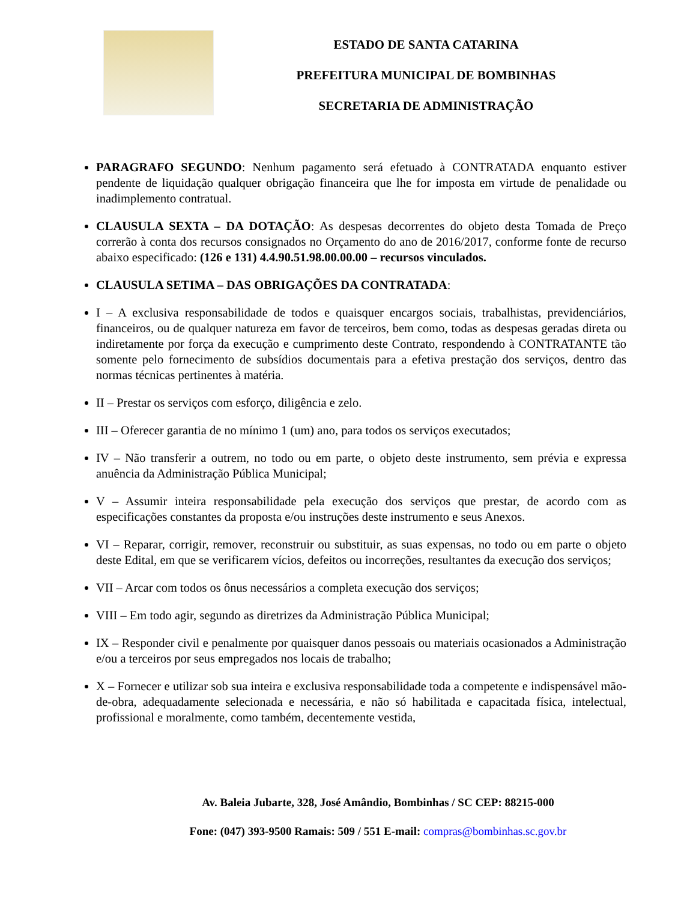ESTADO DE SANTA CATARINA
PREFEITURA MUNICIPAL DE BOMBINHAS
SECRETARIA DE ADMINISTRAÇÃO
PARAGRAFO SEGUNDO: Nenhum pagamento será efetuado à CONTRATADA enquanto estiver pendente de liquidação qualquer obrigação financeira que lhe for imposta em virtude de penalidade ou inadimplemento contratual.
CLAUSULA SEXTA – DA DOTAÇÃO: As despesas decorrentes do objeto desta Tomada de Preço correrão à conta dos recursos consignados no Orçamento do ano de 2016/2017, conforme fonte de recurso abaixo especificado: (126 e 131) 4.4.90.51.98.00.00.00 – recursos vinculados.
CLAUSULA SETIMA – DAS OBRIGAÇÕES DA CONTRATADA:
I – A exclusiva responsabilidade de todos e quaisquer encargos sociais, trabalhistas, previdenciários, financeiros, ou de qualquer natureza em favor de terceiros, bem como, todas as despesas geradas direta ou indiretamente por força da execução e cumprimento deste Contrato, respondendo à CONTRATANTE tão somente pelo fornecimento de subsídios documentais para a efetiva prestação dos serviços, dentro das normas técnicas pertinentes à matéria.
II – Prestar os serviços com esforço, diligência e zelo.
III – Oferecer garantia de no mínimo 1 (um) ano, para todos os serviços executados;
IV – Não transferir a outrem, no todo ou em parte, o objeto deste instrumento, sem prévia e expressa anuência da Administração Pública Municipal;
V – Assumir inteira responsabilidade pela execução dos serviços que prestar, de acordo com as especificações constantes da proposta e/ou instruções deste instrumento e seus Anexos.
VI – Reparar, corrigir, remover, reconstruir ou substituir, as suas expensas, no todo ou em parte o objeto deste Edital, em que se verificarem vícios, defeitos ou incorreções, resultantes da execução dos serviços;
VII – Arcar com todos os ônus necessários a completa execução dos serviços;
VIII – Em todo agir, segundo as diretrizes da Administração Pública Municipal;
IX – Responder civil e penalmente por quaisquer danos pessoais ou materiais ocasionados a Administração e/ou a terceiros por seus empregados nos locais de trabalho;
X – Fornecer e utilizar sob sua inteira e exclusiva responsabilidade toda a competente e indispensável mão-de-obra, adequadamente selecionada e necessária, e não só habilitada e capacitada física, intelectual, profissional e moralmente, como também, decentemente vestida,
Av. Baleia Jubarte, 328, José Amândio, Bombinhas / SC CEP: 88215-000
Fone: (047) 393-9500 Ramais: 509 / 551 E-mail: compras@bombinhas.sc.gov.br